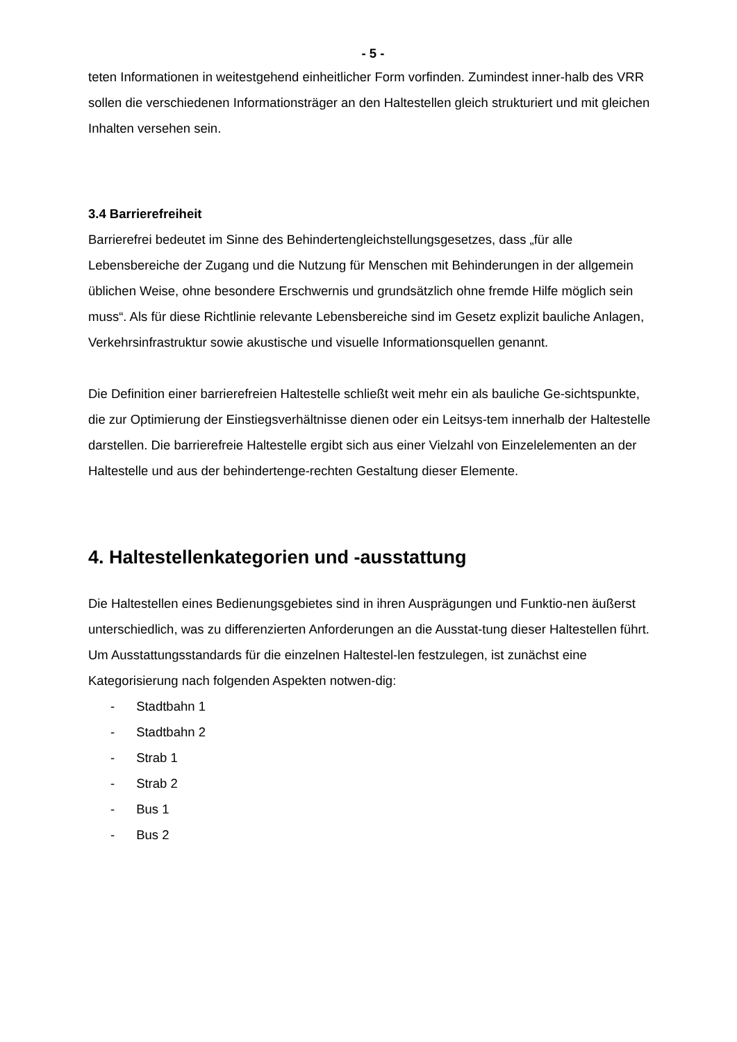- 5 -
teten Informationen in weitestgehend einheitlicher Form vorfinden. Zumindest inner-halb des VRR sollen die verschiedenen Informationsträger an den Haltestellen gleich strukturiert und mit gleichen Inhalten versehen sein.
3.4 Barrierefreiheit
Barrierefrei bedeutet im Sinne des Behindertengleichstellungsgesetzes, dass „für alle Lebensbereiche der Zugang und die Nutzung für Menschen mit Behinderungen in der allgemein üblichen Weise, ohne besondere Erschwernis und grundsätzlich ohne fremde Hilfe möglich sein muss“. Als für diese Richtlinie relevante Lebensbereiche sind im Gesetz explizit bauliche Anlagen, Verkehrsinfrastruktur sowie akustische und visuelle Informationsquellen genannt.
Die Definition einer barrierefreien Haltestelle schließt weit mehr ein als bauliche Ge-sichtspunkte, die zur Optimierung der Einstiegsverhältnisse dienen oder ein Leitsys-tem innerhalb der Haltestelle darstellen. Die barrierefreie Haltestelle ergibt sich aus einer Vielzahl von Einzelelementen an der Haltestelle und aus der behindertenge-rechten Gestaltung dieser Elemente.
4. Haltestellenkategorien und -ausstattung
Die Haltestellen eines Bedienungsgebietes sind in ihren Ausprägungen und Funktio-nen äußerst unterschiedlich, was zu differenzierten Anforderungen an die Ausstat-tung dieser Haltestellen führt. Um Ausstattungsstandards für die einzelnen Haltestel-len festzulegen, ist zunächst eine Kategorisierung nach folgenden Aspekten notwen-dig:
- Stadtbahn 1
- Stadtbahn 2
- Strab 1
- Strab 2
- Bus 1
- Bus 2